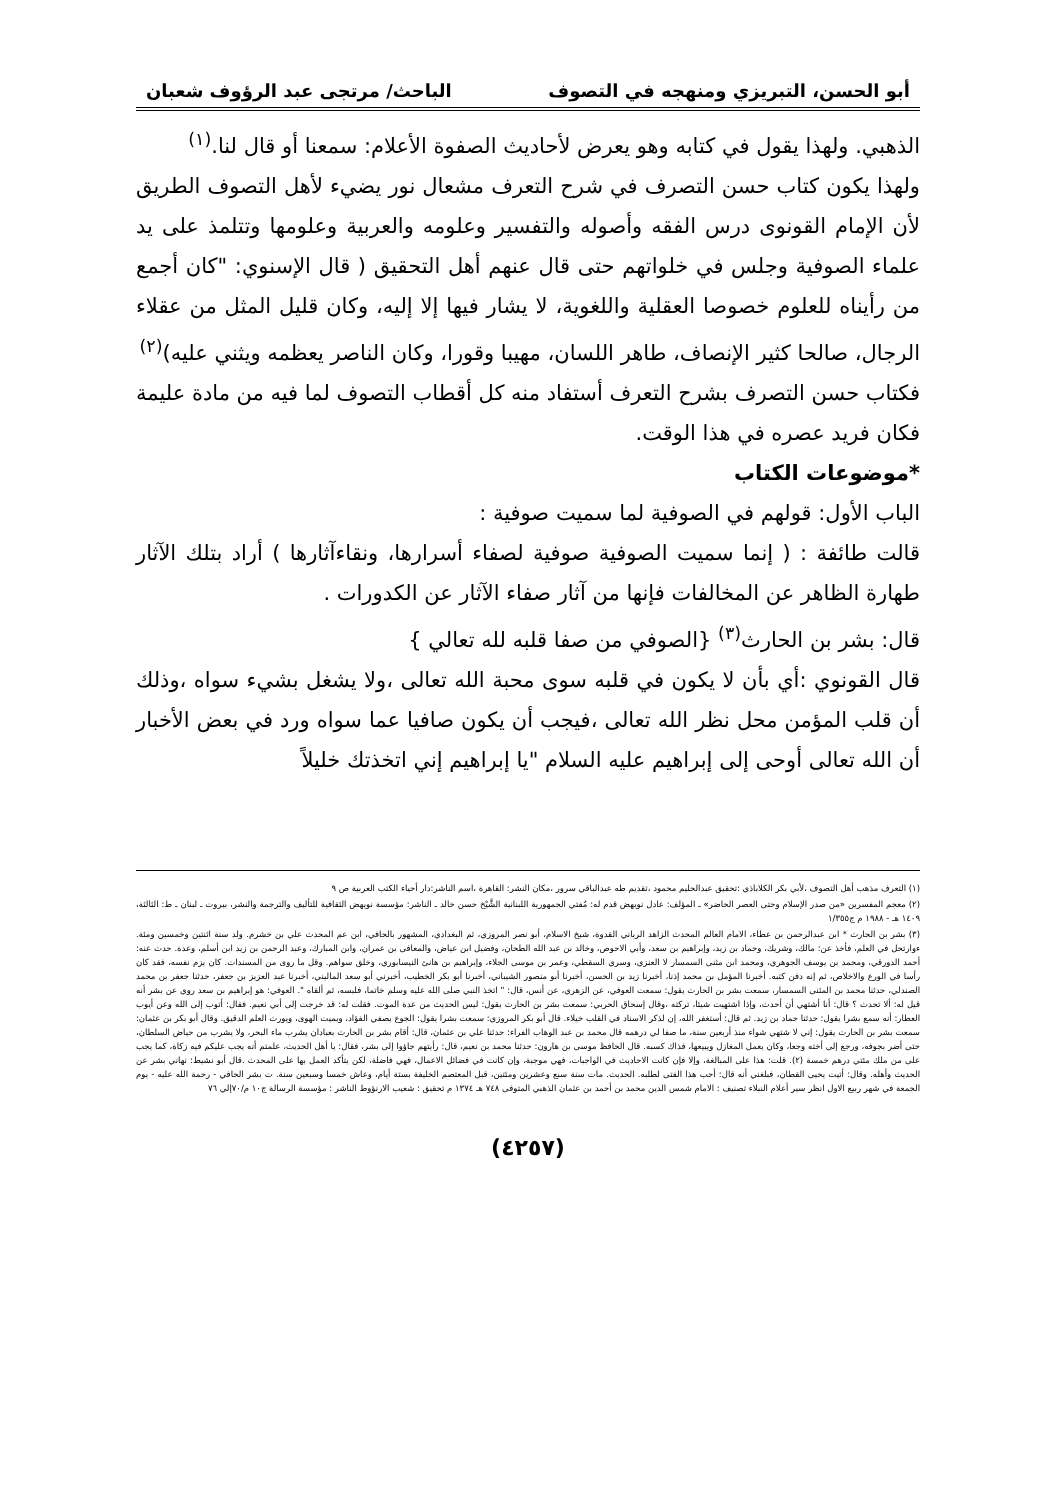أبو الحسن، التبريزي ومنهجه في التصوف الباحث/ مرتجى عبد الرؤوف شعبان
الذهبي. ولهذا يقول في كتابه وهو يعرض لأحاديث الصفوة الأعلام: سمعنا أو قال لنا.<sup>(١)</sup>
ولهذا يكون كتاب حسن التصرف في شرح التعرف مشعال نور يضيء لأهل التصوف الطريق لأن الإمام القونوى درس الفقه وأصوله والتفسير وعلومه والعربية وعلومها وتتلمذ على يد علماء الصوفية وجلس في خلواتهم حتى قال عنهم أهل التحقيق ( قال الإسنوي: "كان أجمع من رأيناه للعلوم خصوصا العقلية واللغوية، لا يشار فيها إلا إليه، وكان قليل المثل من عقلاء الرجال، صالحا كثير الإنصاف، طاهر اللسان، مهيبا وقورا، وكان الناصر يعظمه ويثني عليه)<sup>(٢)</sup>
فكتاب حسن التصرف بشرح التعرف أستفاد منه كل أقطاب التصوف لما فيه من مادة عليمة فكان فريد عصره في هذا الوقت.
*موضوعات الكتاب
الباب الأول: قولهم في الصوفية لما سميت صوفية :
قالت طائفة : ( إنما سميت الصوفية صوفية لصفاء أسرارها، ونقاءآثارها ) أراد بتلك الآثار طهارة الظاهر عن المخالفات فإنها من آثار صفاء الآثار عن الكدورات .
قال: بشر بن الحارث<sup>(٣)</sup> {الصوفي من صفا قلبه لله تعالي }
قال القونوي :أي بأن لا يكون في قلبه سوى محبة الله تعالى ،ولا يشغل بشيء سواه ،وذلك أن قلب المؤمن محل نظر الله تعالى ،فيجب أن يكون صافيا عما سواه ورد في بعض الأخبار أن الله تعالى أوحى إلى إبراهيم عليه السلام "يا إبراهيم إني اتخذتك خليلاً
(١) التعرف مذهب أهل التصوف ،لأبي بكر الكلاباذي :تحقيق عبدالحليم محمود ،تقديم طه عبدالباقي سرور ،مكان النشر: القاهرة ،اسم الناشر:دار أحياء الكتب العربية ص ٩
(٢) معجم المفسرين «من صدر الإسلام وحتى العصر الحاضر» ـ المؤلف: عادل نويهض قدم له: مُفتي الجمهورية اللبنانية الشَّيْخ حسن خالد ـ الناشر: مؤسسة نويهض الثقافية للتأليف والترجمة والنشر، بيروت ـ لبنان ـ ط: الثالثة، ١٤٠٩ هـ - ١٩٨٨ م ج١/٣٥٥
(٣) بشر بن الحارث * ابن عبدالرحمن بن عطاء، الامام العالم المحدث الزاهد الرباني القدوة، شيخ الاسلام، أبو نصر المروزي، ثم البغدادي، المشهور بالحافي، ابن عم المحدث علي بن خشرم. ولد سنة اثنتين وخمسين ومئة. ءوارتحل في العلم، فأخذ عن: مالك، وشريك، وحماد بن زيد، وإبراهيم بن سعد، وأبي الاحوص، وخالد بن عبد الله الطحان، وفضيل ابن عياض، والمعافى بن عمران، وابن المبارك، وعبد الرحمن بن زيد ابن أسلم، وعدة. حدث عنه: أحمد الدورقي، ومحمد بن يوسف الجوهري، ومحمد ابن مثنى السمسار لا العنزي، وسري السقطي، وعمر بن موسى الجلاء، وإبراهيم بن هانئ النيسابوري، وخلق سواهم. وقل ما روى من المسندات. كان يزم نفسه، فقد كان رأسا في الورع والاخلاص، ثم إنه دفن كتبه. أخبرنا المؤمل بن محمد إذنا، أخبرنا زيد بن الحسن، أخبرنا أبو منصور الشيباني، أخبرنا أبو بكر الخطيب، أخبرني أبو سعد الماليني، أخبرنا عبد العزيز بن جعفر، حدثنا جعفر بن محمد الصندلي، حدثنا محمد بن المثنى السمسار، سمعت بشر بن الحارث يقول: سمعت العوفي، عن الزهري، عن أنس، قال: " اتخذ النبي صلى الله عليه وسلم خاتما، فلبسه، ثم ألقاه ". العوفي: هو إبراهيم بن سعد روي عن بشر أنه قيل له: ألا تحدث ؟ قال: أنا أشتهي أن أحدث، وإذا اشتهيت شيئا، تركته ،وقال إسحاق الحربي: سمعت بشر بن الحارث يقول: ليس الحديث من عدة الموت. فقلت له: قد خرجت إلى أبي نعيم. فقال: أتوب إلى الله وعن أيوب العطار: أنه سمع بشرا يقول: حدثنا حماد بن زيد. ثم قال: أستغفر الله، إن لذكر الاسناد في القلب خيلاء. قال أبو بكر المروزي: سمعت بشرا يقول: الجوع يصفي الفؤاد، ويميت الهوى، ويورث العلم الدقيق. وقال أبو بكر بن عثمان: سمعت بشر بن الحارث يقول: إني لا شتهي شواء منذ أربعين سنة، ما صفا لي درهمه قال محمد بن عبد الوهاب الفراء: حدثنا علي بن عثمان، قال: أقام بشر بن الحارث بعبادان يشرب ماء البحر، ولا يشرب من حياض السلطان، حتى أضر بجوفه، ورجع إلى أخته وجعا، وكان يعمل المغازل ويبيعها، فذاك كسبه. قال الحافظ موسى بن هارون: حدثنا محمد بن نعيم، قال: رأيتهم جاؤوا إلى بشر، فقال: يا أهل الحديث، علمتم أنه يجب عليكم فيه زكاة، كما يجب على من ملك مئتي درهم خمسة (٢). قلت: هذا على المبالغة، وإلا فإن كانت الاحاديث في الواجبات، فهي موجبة، وإن كانت في فضائل الاعمال، فهي فاضلة، لكن يتأكد العمل بها على المحدث .قال أبو نشيط: نهاني بشر عن الحديث وأهله. وقال: أتيت يحيى القطان، فبلغني أنه قال: أحب هذا الفتى لطلبه. الحديث. مات سنة سبع وعشرين ومئتين، قبل المعتصم الخليفة بستة أيام، وعاش خمسا وسبعين سنة. ت بشر الحافي - رحمة الله عليه - يوم الجمعة في شهر ربيع الاول انظر سير أعلام النبلاء تصنيف : الامام شمس الدين محمد بن أحمد بن عثمان الذهبي المتوفى ٧٤٨ هـ ١٣٧٤ م تحقيق : شعيب الارنؤوط الناشر : مؤسسة الرسالة ج١٠ م/٧٠إلي ٧٦
(٤٢٥٧)